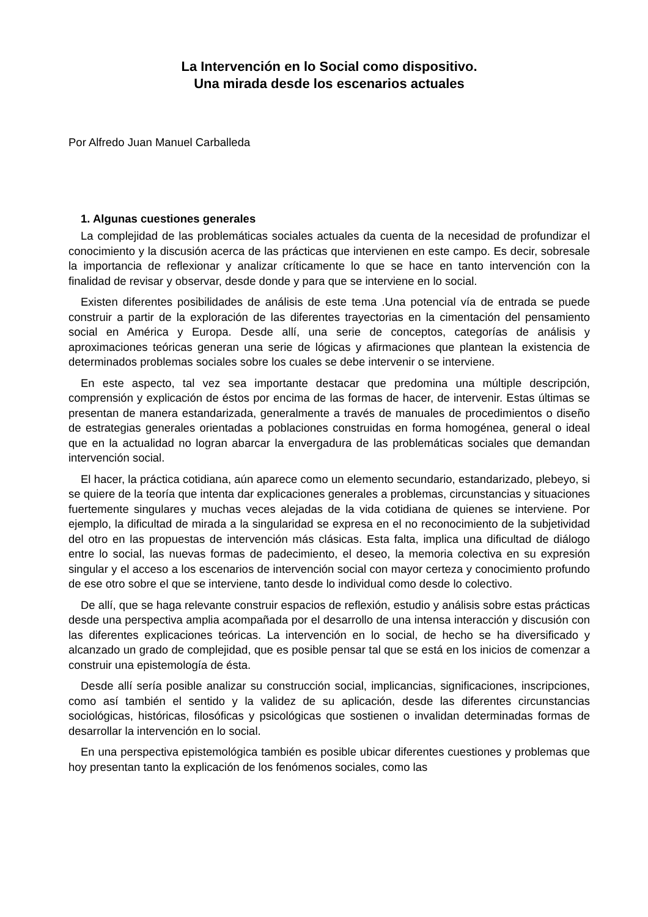La Intervención en lo Social como dispositivo.
Una mirada desde los escenarios actuales
Por Alfredo Juan Manuel Carballeda
1. Algunas cuestiones generales
La complejidad de las problemáticas sociales actuales da cuenta de la necesidad de profundizar el conocimiento y la discusión acerca de las prácticas que intervienen en este campo. Es decir, sobresale la importancia de reflexionar y analizar críticamente lo que se hace en tanto intervención con la finalidad de revisar y observar, desde donde y para que se interviene en lo social.
Existen diferentes posibilidades de análisis de este tema .Una potencial vía de entrada se puede construir a partir de la exploración de las diferentes trayectorias en la cimentación del pensamiento social en América y Europa. Desde allí, una serie de conceptos, categorías de análisis y aproximaciones teóricas generan una serie de lógicas y afirmaciones que plantean la existencia de determinados problemas sociales sobre los cuales se debe intervenir o se interviene.
En este aspecto, tal vez sea importante destacar que predomina una múltiple descripción, comprensión y explicación de éstos por encima de las formas de hacer, de intervenir. Estas últimas se presentan de manera estandarizada, generalmente a través de manuales de procedimientos o diseño de estrategias generales orientadas a poblaciones construidas en forma homogénea, general o ideal que en la actualidad no logran abarcar la envergadura de las problemáticas sociales que demandan intervención social.
El hacer, la práctica cotidiana, aún aparece como un elemento secundario, estandarizado, plebeyo, si se quiere de la teoría que intenta dar explicaciones generales a problemas, circunstancias y situaciones fuertemente singulares y muchas veces alejadas de la vida cotidiana de quienes se interviene. Por ejemplo, la dificultad de mirada a la singularidad se expresa en el no reconocimiento de la subjetividad del otro en las propuestas de intervención más clásicas. Esta falta, implica una dificultad de diálogo entre lo social, las nuevas formas de padecimiento, el deseo, la memoria colectiva en su expresión singular y el acceso a los escenarios de intervención social con mayor certeza y conocimiento profundo de ese otro sobre el que se interviene, tanto desde lo individual como desde lo colectivo.
De allí, que se haga relevante construir espacios de reflexión, estudio y análisis sobre estas prácticas desde una perspectiva amplia acompañada por el desarrollo de una intensa interacción y discusión con las diferentes explicaciones teóricas. La intervención en lo social, de hecho se ha diversificado y alcanzado un grado de complejidad, que es posible pensar tal que se está en los inicios de comenzar a construir una epistemología de ésta.
Desde allí sería posible analizar su construcción social, implicancias, significaciones, inscripciones, como así también el sentido y la validez de su aplicación, desde las diferentes circunstancias sociológicas, históricas, filosóficas y psicológicas que sostienen o invalidan determinadas formas de desarrollar la intervención en lo social.
En una perspectiva epistemológica también es posible ubicar diferentes cuestiones y problemas que hoy presentan tanto la explicación de los fenómenos sociales, como las